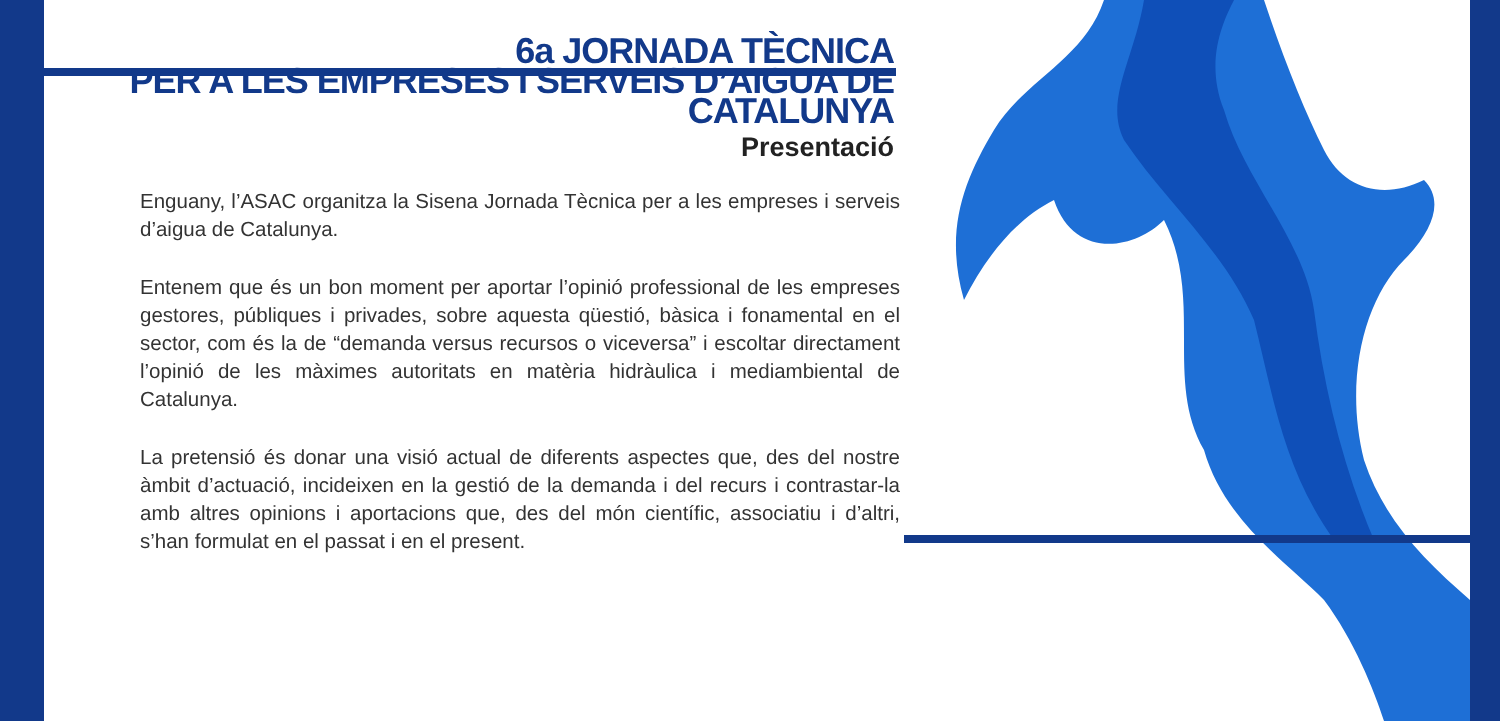6a JORNADA TÈCNICA
PER A LES EMPRESES I SERVEIS D’AIGUA DE CATALUNYA
Presentació
Enguany, l’ASAC organitza la Sisena Jornada Tècnica per a les empreses i serveis d’aigua de Catalunya.
Entenem que és un bon moment per aportar l’opinió professional de les empreses gestores, públiques i privades, sobre aquesta qüestió, bàsica i fonamental en el sector, com és la de “demanda versus recursos o viceversa” i escoltar directament l’opinió de les màximes autoritats en matèria hidràulica i mediambiental de Catalunya.
La pretensió és donar una visió actual de diferents aspectes que, des del nostre àmbit d’actuació, incideixen en la gestió de la demanda i del recurs i contrastar-la amb altres opinions i aportacions que, des del món científic, associatiu i d’altri, s’han formulat en el passat i en el present.